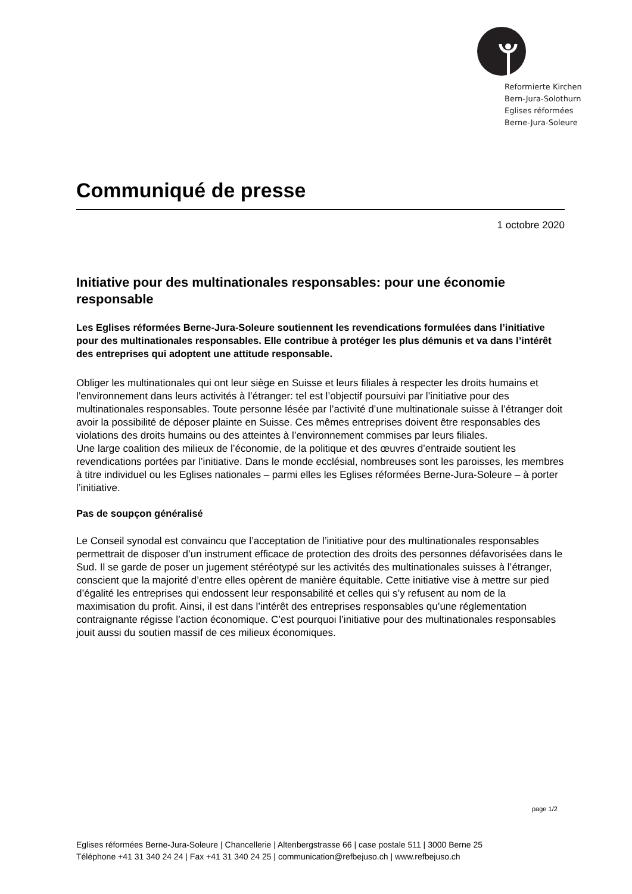Reformierte Kirchen
Bern-Jura-Solothurn
Eglises réformées
Berne-Jura-Soleure
Communiqué de presse
1 octobre 2020
Initiative pour des multinationales responsables: pour une économie responsable
Les Eglises réformées Berne-Jura-Soleure soutiennent les revendications formulées dans l’initiative pour des multinationales responsables. Elle contribue à protéger les plus démunis et va dans l’intérêt des entreprises qui adoptent une attitude responsable.
Obliger les multinationales qui ont leur siège en Suisse et leurs filiales à respecter les droits humains et l’environnement dans leurs activités à l’étranger: tel est l’objectif poursuivi par l’initiative pour des multinationales responsables. Toute personne lésée par l’activité d’une multinationale suisse à l’étranger doit avoir la possibilité de déposer plainte en Suisse. Ces mêmes entreprises doivent être responsables des violations des droits humains ou des atteintes à l’environnement commises par leurs filiales.
Une large coalition des milieux de l’économie, de la politique et des œuvres d’entraide soutient les revendications portées par l’initiative. Dans le monde ecclésial, nombreuses sont les paroisses, les membres à titre individuel ou les Eglises nationales – parmi elles les Eglises réformées Berne-Jura-Soleure – à porter l’initiative.
Pas de soupçon généralisé
Le Conseil synodal est convaincu que l’acceptation de l’initiative pour des multinationales responsables permettrait de disposer d’un instrument efficace de protection des droits des personnes défavorisées dans le Sud. Il se garde de poser un jugement stéréotypé sur les activités des multinationales suisses à l’étranger, conscient que la majorité d’entre elles opèrent de manière équitable. Cette initiative vise à mettre sur pied d’égalité les entreprises qui endossent leur responsabilité et celles qui s’y refusent au nom de la maximisation du profit. Ainsi, il est dans l’intérêt des entreprises responsables qu’une réglementation contraignante régisse l’action économique. C’est pourquoi l’initiative pour des multinationales responsables jouit aussi du soutien massif de ces milieux économiques.
page 1/2
Eglises réformées Berne-Jura-Soleure | Chancellerie | Altenbergstrasse 66 | case postale 511 | 3000 Berne 25
Téléphone +41 31 340 24 24 | Fax +41 31 340 24 25 | communication@refbejuso.ch | www.refbejuso.ch